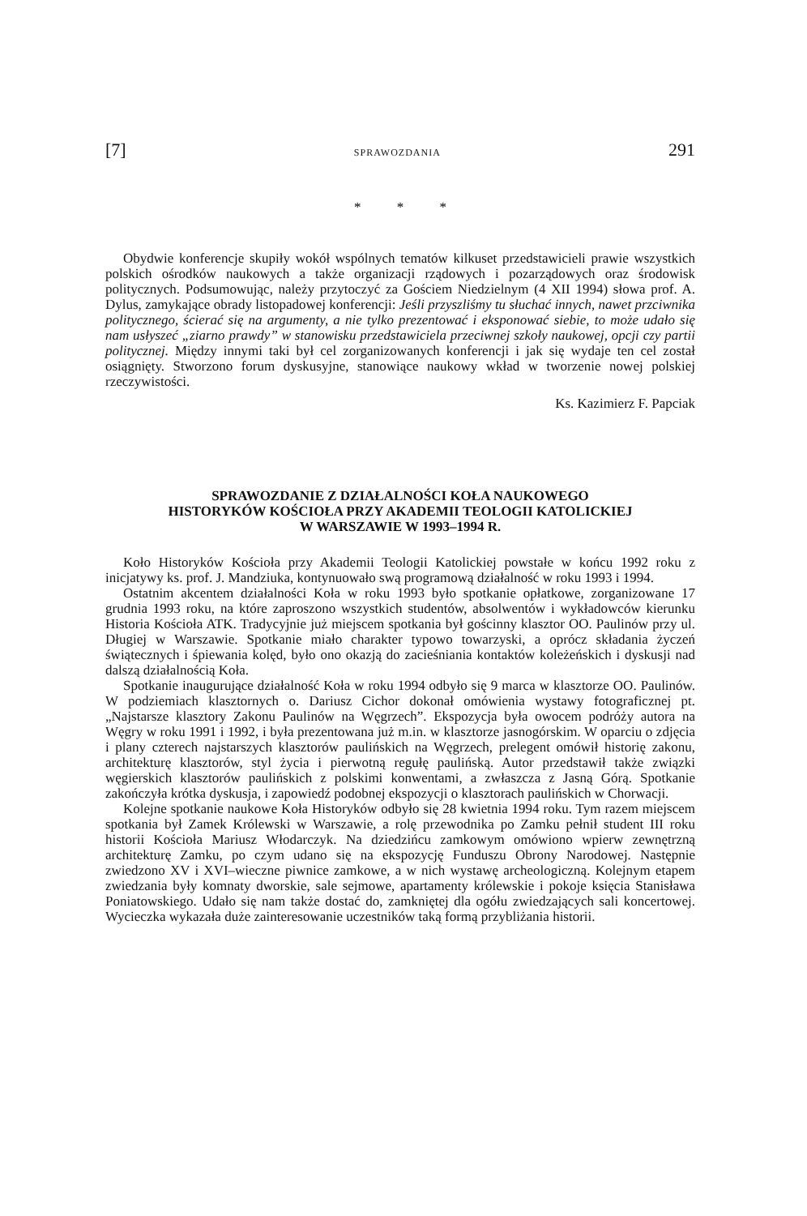[7] SPRAWOZDANIA 291
* * *
Obydwie konferencje skupiły wokół wspólnych tematów kilkuset przedstawicieli prawie wszystkich polskich ośrodków naukowych a także organizacji rządowych i pozarządowych oraz środowisk politycznych. Podsumowując, należy przytoczyć za Gościem Niedzielnym (4 XII 1994) słowa prof. A. Dylus, zamykające obrady listopadowej konferencji: Jeśli przyszliśmy tu słuchać innych, nawet przciwnika politycznego, ścierać się na argumenty, a nie tylko prezentować i eksponować siebie, to może udało się nam usłyszeć „ziarno prawdy” w stanowisku przedstawiciela przeciwnej szkoły naukowej, opcji czy partii politycznej. Między innymi taki był cel zorganizowanych konferencji i jak się wydaje ten cel został osiągnięty. Stworzono forum dyskusyjne, stanowiące naukowy wkład w tworzenie nowej polskiej rzeczywistości.
Ks. Kazimierz F. Papciak
SPRAWOZDANIE Z DZIAŁALNOŚCI KOŁA NAUKOWEGO
HISTORYKÓW KOŚCIOŁA PRZY AKADEMII TEOLOGII KATOLICKIEJ
W WARSZAWIE W 1993–1994 R.
Koło Historyków Kościoła przy Akademii Teologii Katolickiej powstałe w końcu 1992 roku z inicjatywy ks. prof. J. Mandziuka, kontynuowało swą programową działalność w roku 1993 i 1994.
Ostatnim akcentem działalności Koła w roku 1993 było spotkanie opłatkowe, zorganizowane 17 grudnia 1993 roku, na które zaproszono wszystkich studentów, absolwentów i wykładowców kierunku Historia Kościoła ATK. Tradycyjnie już miejscem spotkania był gościnny klasztor OO. Paulinów przy ul. Długiej w Warszawie. Spotkanie miało charakter typowo towarzyski, a oprócz składania życzeń świątecznych i śpiewania kolęd, było ono okazją do zacieśniania kontaktów koleżeńskich i dyskusji nad dalszą działalnością Koła.
Spotkanie inaugurujące działalność Koła w roku 1994 odbyło się 9 marca w klasztorze OO. Paulinów. W podziemiach klasztornych o. Dariusz Cichor dokonał omówienia wystawy fotograficznej pt. „Najstarsze klasztory Zakonu Paulinów na Węgrzech”. Ekspozycja była owocem podróży autora na Węgry w roku 1991 i 1992, i była prezentowana już m.in. w klasztorze jasnogórskim. W oparciu o zdjęcia i plany czterech najstarszych klasztorów paulińskich na Węgrzech, prelegent omówił historię zakonu, architekturę klasztorów, styl życia i pierwotną regułę paulińską. Autor przedstawił także związki węgierskich klasztorów paulińskich z polskimi konwentami, a zwłaszcza z Jasną Górą. Spotkanie zakończyła krótka dyskusja, i zapowiedź podobnej ekspozycji o klasztorach paulińskich w Chorwacji.
Kolejne spotkanie naukowe Koła Historyków odbyło się 28 kwietnia 1994 roku. Tym razem miejscem spotkania był Zamek Królewski w Warszawie, a rolę przewodnika po Zamku pełnił student III roku historii Kościoła Mariusz Włodarczyk. Na dziedzińcu zamkowym omówiono wpierw zewnętrzną architekturę Zamku, po czym udano się na ekspozycję Funduszu Obrony Narodowej. Następnie zwiedzono XV i XVI–wieczne piwnice zamkowe, a w nich wystawę archeologiczną. Kolejnym etapem zwiedzania były komnaty dworskie, sale sejmowe, apartamenty królewskie i pokoje księcia Stanisława Poniatowskiego. Udało się nam także dostać do, zamkniętej dla ogółu zwiedzających sali koncertowej. Wycieczka wykazała duże zainteresowanie uczestników taką formą przybliżania historii.